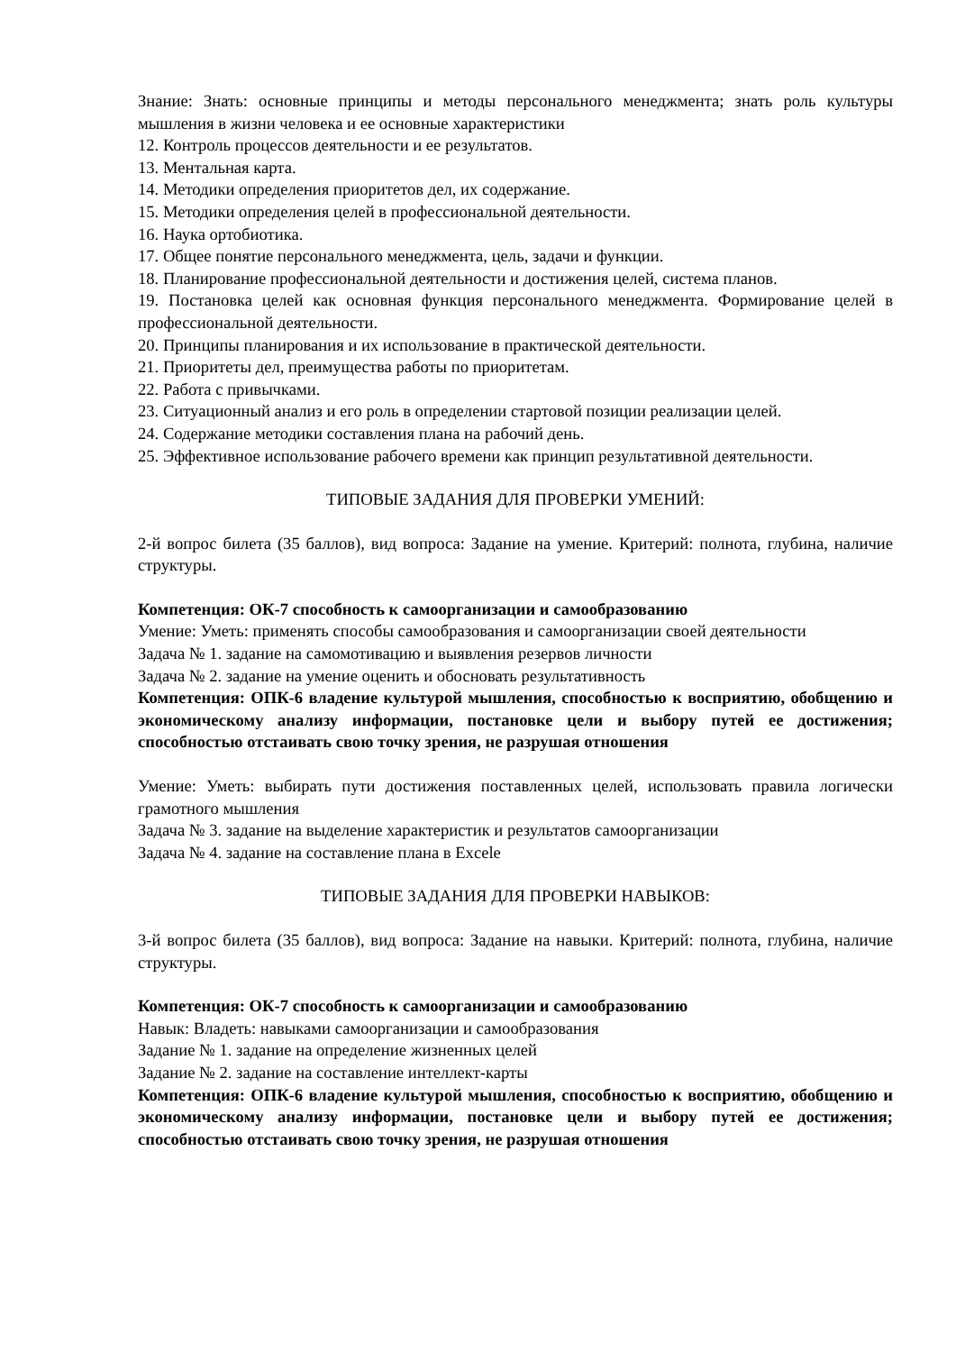Знание: Знать: основные принципы и методы персонального менеджмента; знать роль культуры мышления в жизни человека и ее основные характеристики
12. Контроль процессов деятельности и ее результатов.
13. Ментальная карта.
14. Методики определения приоритетов дел, их содержание.
15. Методики определения целей в профессиональной деятельности.
16. Наука ортобиотика.
17. Общее понятие персонального менеджмента, цель, задачи и функции.
18. Планирование профессиональной деятельности и достижения целей, система планов.
19. Постановка целей как основная функция персонального менеджмента. Формирование целей в профессиональной деятельности.
20. Принципы планирования и их использование в практической деятельности.
21. Приоритеты дел, преимущества работы по приоритетам.
22. Работа с привычками.
23. Ситуационный анализ и его роль в определении стартовой позиции реализации целей.
24. Содержание методики составления плана на рабочий день.
25. Эффективное использование рабочего времени как принцип результативной деятельности.
ТИПОВЫЕ ЗАДАНИЯ ДЛЯ ПРОВЕРКИ УМЕНИЙ:
2-й вопрос билета (35 баллов), вид вопроса: Задание на умение. Критерий: полнота, глубина, наличие структуры.
Компетенция: ОК-7 способность к самоорганизации и самообразованию
Умение: Уметь: применять способы самообразования и самоорганизации своей деятельности
Задача № 1. задание на самомотивацию и выявления резервов личности
Задача № 2. задание на умение оценить и обосновать результативность
Компетенция: ОПК-6 владение культурой мышления, способностью к восприятию, обобщению и экономическому анализу информации, постановке цели и выбору путей ее достижения; способностью отстаивать свою точку зрения, не разрушая отношения
Умение: Уметь: выбирать пути достижения поставленных целей, использовать правила логически грамотного мышления
Задача № 3. задание на выделение характеристик и результатов самоорганизации
Задача № 4. задание на составление плана в Excele
ТИПОВЫЕ ЗАДАНИЯ ДЛЯ ПРОВЕРКИ НАВЫКОВ:
3-й вопрос билета (35 баллов), вид вопроса: Задание на навыки. Критерий: полнота, глубина, наличие структуры.
Компетенция: ОК-7 способность к самоорганизации и самообразованию
Навык: Владеть: навыками самоорганизации и самообразования
Задание № 1. задание на определение жизненных целей
Задание № 2. задание на составление интеллект-карты
Компетенция: ОПК-6 владение культурой мышления, способностью к восприятию, обобщению и экономическому анализу информации, постановке цели и выбору путей ее достижения; способностью отстаивать свою точку зрения, не разрушая отношения